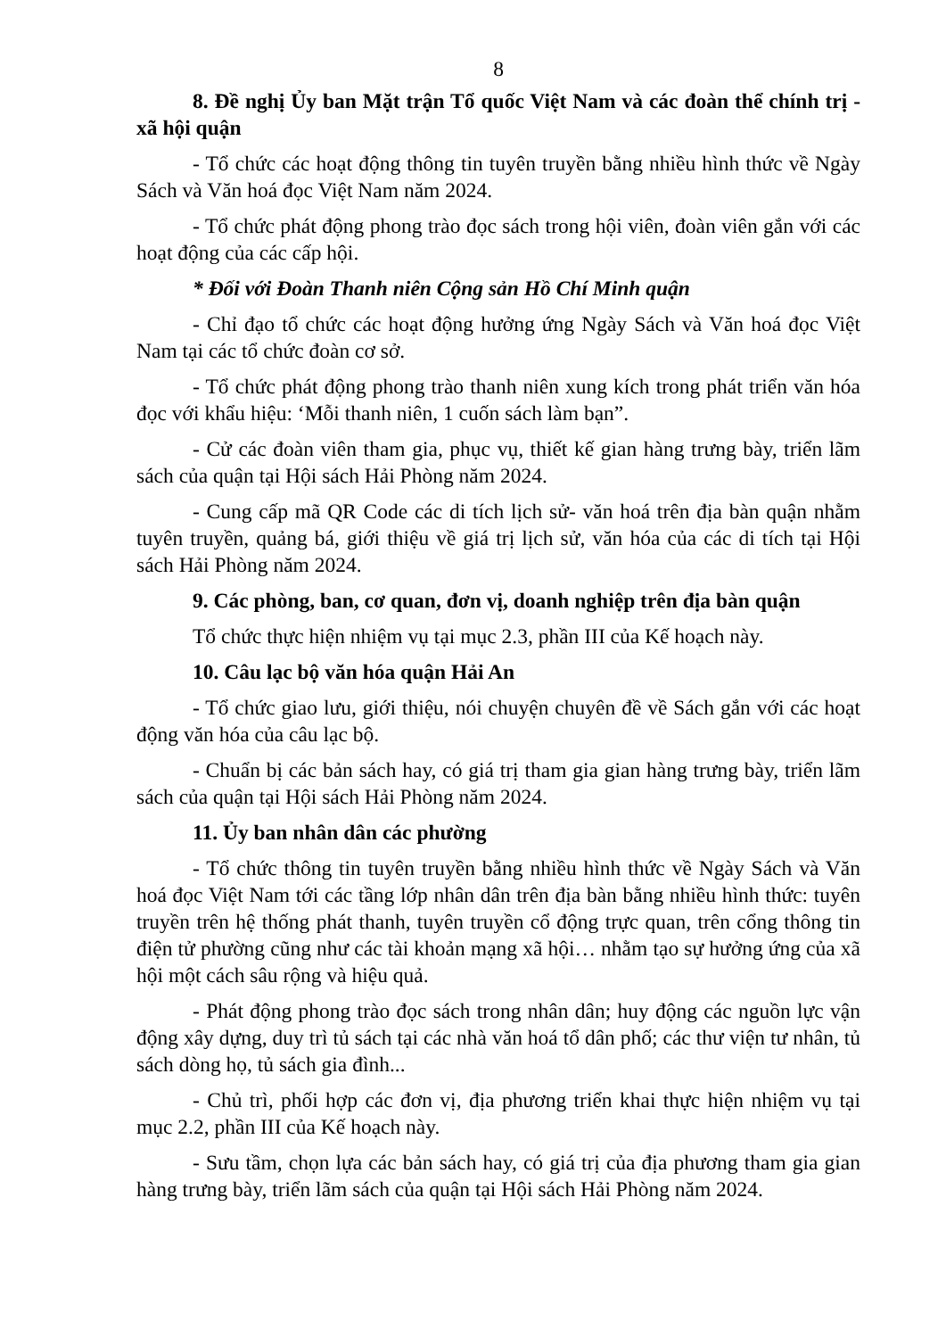8
8. Đề nghị Ủy ban Mặt trận Tổ quốc Việt Nam và các đoàn thể chính trị - xã hội quận
- Tổ chức các hoạt động thông tin tuyên truyền bằng nhiều hình thức về Ngày Sách và Văn hoá đọc Việt Nam năm 2024.
- Tổ chức phát động phong trào đọc sách trong hội viên, đoàn viên gắn với các hoạt động của các cấp hội.
* Đối với Đoàn Thanh niên Cộng sản Hồ Chí Minh quận
- Chỉ đạo tổ chức các hoạt động hưởng ứng Ngày Sách và Văn hoá đọc Việt Nam tại các tổ chức đoàn cơ sở.
- Tổ chức phát động phong trào thanh niên xung kích trong phát triển văn hóa đọc với khẩu hiệu: ‘Mỗi thanh niên, 1 cuốn sách làm bạn”.
- Cử các đoàn viên tham gia, phục vụ, thiết kế gian hàng trưng bày, triển lãm sách của quận tại Hội sách Hải Phòng năm 2024.
- Cung cấp mã QR Code các di tích lịch sử- văn hoá trên địa bàn quận nhằm tuyên truyền, quảng bá, giới thiệu về giá trị lịch sử, văn hóa của các di tích tại Hội sách Hải Phòng năm 2024.
9. Các phòng, ban, cơ quan, đơn vị, doanh nghiệp trên địa bàn quận
Tổ chức thực hiện nhiệm vụ tại mục 2.3, phần III của Kế hoạch này.
10. Câu lạc bộ văn hóa quận Hải An
- Tổ chức giao lưu, giới thiệu, nói chuyện chuyên đề về Sách gắn với các hoạt động văn hóa của câu lạc bộ.
- Chuẩn bị các bản sách hay, có giá trị tham gia gian hàng trưng bày, triển lãm sách của quận tại Hội sách Hải Phòng năm 2024.
11. Ủy ban nhân dân các phường
- Tổ chức thông tin tuyên truyền bằng nhiều hình thức về Ngày Sách và Văn hoá đọc Việt Nam tới các tầng lớp nhân dân trên địa bàn bằng nhiều hình thức: tuyên truyền trên hệ thống phát thanh, tuyên truyền cổ động trực quan, trên cổng thông tin điện tử phường cũng như các tài khoản mạng xã hội… nhằm tạo sự hưởng ứng của xã hội một cách sâu rộng và hiệu quả.
- Phát động phong trào đọc sách trong nhân dân; huy động các nguồn lực vận động xây dựng, duy trì tủ sách tại các nhà văn hoá tổ dân phố; các thư viện tư nhân, tủ sách dòng họ, tủ sách gia đình...
- Chủ trì, phối hợp các đơn vị, địa phương triển khai thực hiện nhiệm vụ tại mục 2.2, phần III của Kế hoạch này.
- Sưu tầm, chọn lựa các bản sách hay, có giá trị của địa phương tham gia gian hàng trưng bày, triển lãm sách của quận tại Hội sách Hải Phòng năm 2024.